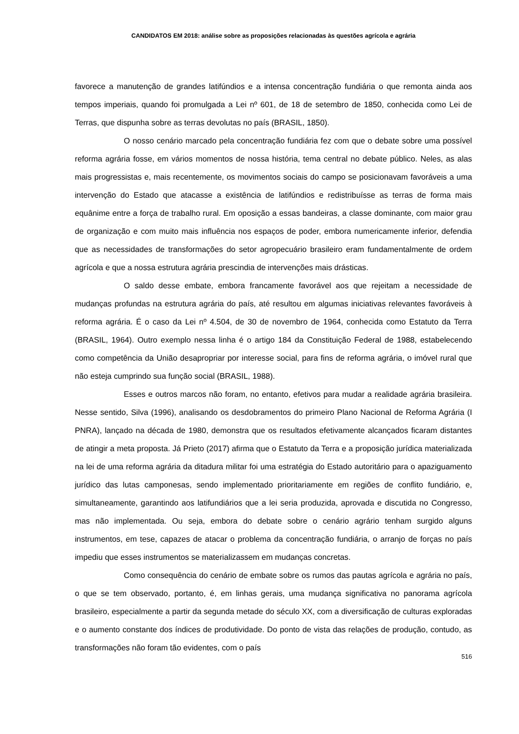CANDIDATOS EM 2018: análise sobre as proposições relacionadas às questões agrícola e agrária
favorece a manutenção de grandes latifúndios e a intensa concentração fundiária o que remonta ainda aos tempos imperiais, quando foi promulgada a Lei nº 601, de 18 de setembro de 1850, conhecida como Lei de Terras, que dispunha sobre as terras devolutas no país (BRASIL, 1850).
O nosso cenário marcado pela concentração fundiária fez com que o debate sobre uma possível reforma agrária fosse, em vários momentos de nossa história, tema central no debate público. Neles, as alas mais progressistas e, mais recentemente, os movimentos sociais do campo se posicionavam favoráveis a uma intervenção do Estado que atacasse a existência de latifúndios e redistribuísse as terras de forma mais equânime entre a força de trabalho rural. Em oposição a essas bandeiras, a classe dominante, com maior grau de organização e com muito mais influência nos espaços de poder, embora numericamente inferior, defendia que as necessidades de transformações do setor agropecuário brasileiro eram fundamentalmente de ordem agrícola e que a nossa estrutura agrária prescindia de intervenções mais drásticas.
O saldo desse embate, embora francamente favorável aos que rejeitam a necessidade de mudanças profundas na estrutura agrária do país, até resultou em algumas iniciativas relevantes favoráveis à reforma agrária. É o caso da Lei nº 4.504, de 30 de novembro de 1964, conhecida como Estatuto da Terra (BRASIL, 1964). Outro exemplo nessa linha é o artigo 184 da Constituição Federal de 1988, estabelecendo como competência da União desapropriar por interesse social, para fins de reforma agrária, o imóvel rural que não esteja cumprindo sua função social (BRASIL, 1988).
Esses e outros marcos não foram, no entanto, efetivos para mudar a realidade agrária brasileira. Nesse sentido, Silva (1996), analisando os desdobramentos do primeiro Plano Nacional de Reforma Agrária (I PNRA), lançado na década de 1980, demonstra que os resultados efetivamente alcançados ficaram distantes de atingir a meta proposta. Já Prieto (2017) afirma que o Estatuto da Terra e a proposição jurídica materializada na lei de uma reforma agrária da ditadura militar foi uma estratégia do Estado autoritário para o apaziguamento jurídico das lutas camponesas, sendo implementado prioritariamente em regiões de conflito fundiário, e, simultaneamente, garantindo aos latifundiários que a lei seria produzida, aprovada e discutida no Congresso, mas não implementada. Ou seja, embora do debate sobre o cenário agrário tenham surgido alguns instrumentos, em tese, capazes de atacar o problema da concentração fundiária, o arranjo de forças no país impediu que esses instrumentos se materializassem em mudanças concretas.
Como consequência do cenário de embate sobre os rumos das pautas agrícola e agrária no país, o que se tem observado, portanto, é, em linhas gerais, uma mudança significativa no panorama agrícola brasileiro, especialmente a partir da segunda metade do século XX, com a diversificação de culturas exploradas e o aumento constante dos índices de produtividade. Do ponto de vista das relações de produção, contudo, as transformações não foram tão evidentes, com o país
516